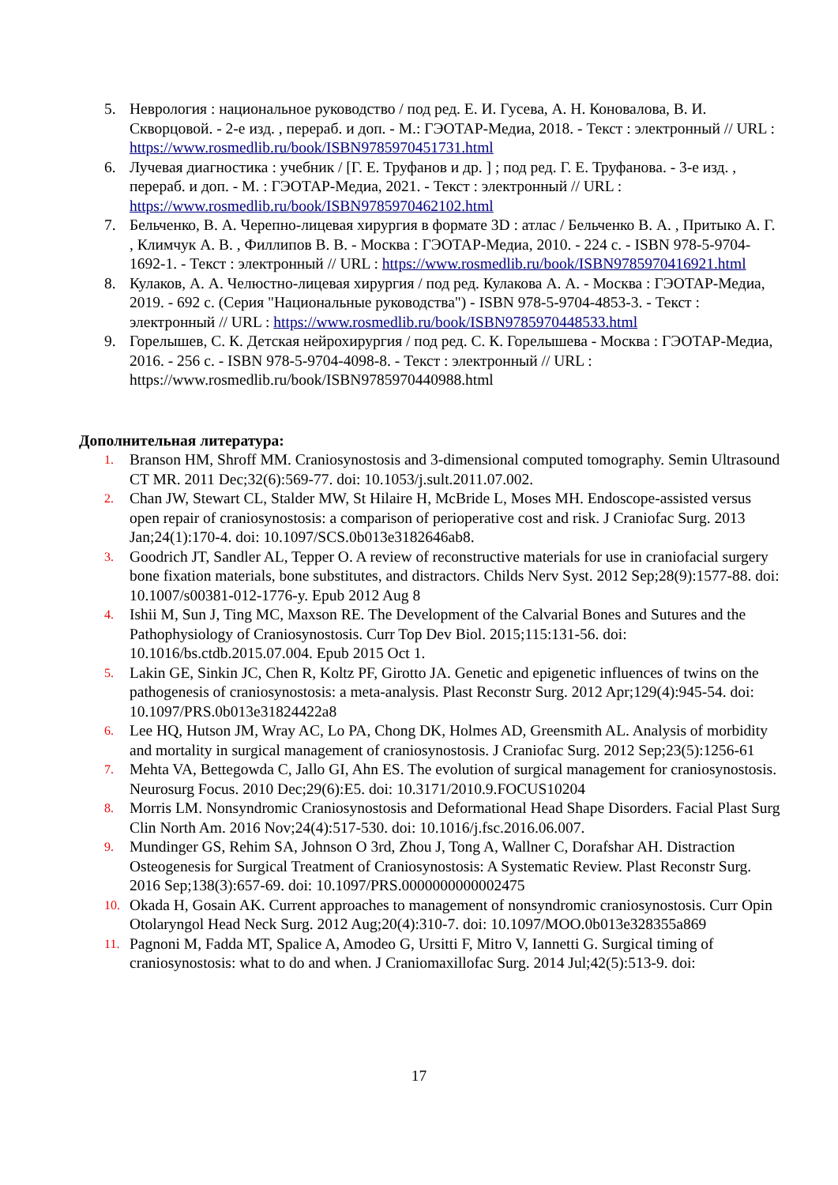5. Неврология : национальное руководство / под ред. Е. И. Гусева, А. Н. Коновалова, В. И. Скворцовой. - 2-е изд. , перераб. и доп. - М.: ГЭОТАР-Медиа, 2018. - Текст : электронный // URL : https://www.rosmedlib.ru/book/ISBN9785970451731.html
6. Лучевая диагностика : учебник / [Г. Е. Труфанов и др. ] ; под ред. Г. Е. Труфанова. - 3-е изд. , перераб. и доп. - М. : ГЭОТАР-Медиа, 2021. - Текст : электронный // URL : https://www.rosmedlib.ru/book/ISBN9785970462102.html
7. Бельченко, В. А. Черепно-лицевая хирургия в формате 3D : атлас / Бельченко В. А. , Притыко А. Г. , Климчук А. В. , Филлипов В. В. - Москва : ГЭОТАР-Медиа, 2010. - 224 с. - ISBN 978-5-9704-1692-1. - Текст : электронный // URL : https://www.rosmedlib.ru/book/ISBN9785970416921.html
8. Кулаков, А. А. Челюстно-лицевая хирургия / под ред. Кулакова А. А. - Москва : ГЭОТАР-Медиа, 2019. - 692 с. (Серия "Национальные руководства") - ISBN 978-5-9704-4853-3. - Текст : электронный // URL : https://www.rosmedlib.ru/book/ISBN9785970448533.html
9. Горелышев, С. К. Детская нейрохирургия / под ред. С. К. Горелышева - Москва : ГЭОТАР-Медиа, 2016. - 256 с. - ISBN 978-5-9704-4098-8. - Текст : электронный // URL : https://www.rosmedlib.ru/book/ISBN9785970440988.html
Дополнительная литература:
1. Branson HM, Shroff MM. Craniosynostosis and 3-dimensional computed tomography. Semin Ultrasound CT MR. 2011 Dec;32(6):569-77. doi: 10.1053/j.sult.2011.07.002.
2. Chan JW, Stewart CL, Stalder MW, St Hilaire H, McBride L, Moses MH. Endoscope-assisted versus open repair of craniosynostosis: a comparison of perioperative cost and risk. J Craniofac Surg. 2013 Jan;24(1):170-4. doi: 10.1097/SCS.0b013e3182646ab8.
3. Goodrich JT, Sandler AL, Tepper O. A review of reconstructive materials for use in craniofacial surgery bone fixation materials, bone substitutes, and distractors. Childs Nerv Syst. 2012 Sep;28(9):1577-88. doi: 10.1007/s00381-012-1776-y. Epub 2012 Aug 8
4. Ishii M, Sun J, Ting MC, Maxson RE. The Development of the Calvarial Bones and Sutures and the Pathophysiology of Craniosynostosis. Curr Top Dev Biol. 2015;115:131-56. doi: 10.1016/bs.ctdb.2015.07.004. Epub 2015 Oct 1.
5. Lakin GE, Sinkin JC, Chen R, Koltz PF, Girotto JA. Genetic and epigenetic influences of twins on the pathogenesis of craniosynostosis: a meta-analysis. Plast Reconstr Surg. 2012 Apr;129(4):945-54. doi: 10.1097/PRS.0b013e31824422a8
6. Lee HQ, Hutson JM, Wray AC, Lo PA, Chong DK, Holmes AD, Greensmith AL. Analysis of morbidity and mortality in surgical management of craniosynostosis. J Craniofac Surg. 2012 Sep;23(5):1256-61
7. Mehta VA, Bettegowda C, Jallo GI, Ahn ES. The evolution of surgical management for craniosynostosis. Neurosurg Focus. 2010 Dec;29(6):E5. doi: 10.3171/2010.9.FOCUS10204
8. Morris LM. Nonsyndromic Craniosynostosis and Deformational Head Shape Disorders. Facial Plast Surg Clin North Am. 2016 Nov;24(4):517-530. doi: 10.1016/j.fsc.2016.06.007.
9. Mundinger GS, Rehim SA, Johnson O 3rd, Zhou J, Tong A, Wallner C, Dorafshar AH. Distraction Osteogenesis for Surgical Treatment of Craniosynostosis: A Systematic Review. Plast Reconstr Surg. 2016 Sep;138(3):657-69. doi: 10.1097/PRS.0000000000002475
10. Okada H, Gosain AK. Current approaches to management of nonsyndromic craniosynostosis. Curr Opin Otolaryngol Head Neck Surg. 2012 Aug;20(4):310-7. doi: 10.1097/MOO.0b013e328355a869
11. Pagnoni M, Fadda MT, Spalice A, Amodeo G, Ursitti F, Mitro V, Iannetti G. Surgical timing of craniosynostosis: what to do and when. J Craniomaxillofac Surg. 2014 Jul;42(5):513-9. doi:
17